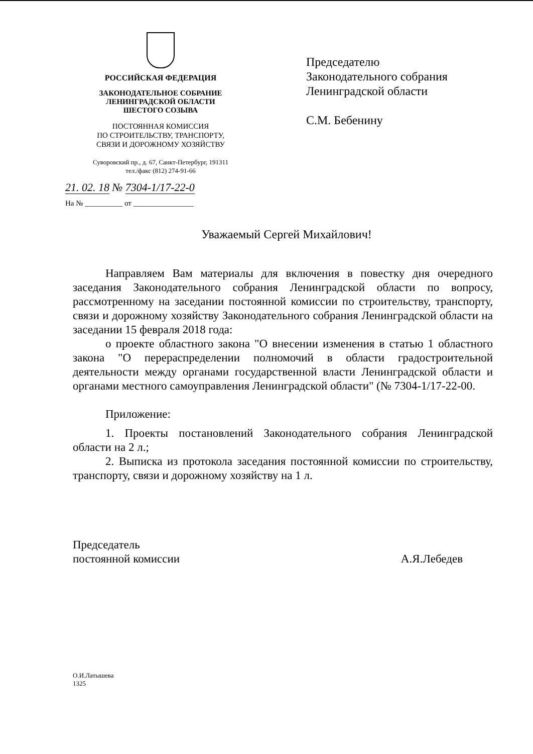РОССИЙСКАЯ ФЕДЕРАЦИЯ
ЗАКОНОДАТЕЛЬНОЕ СОБРАНИЕ
ЛЕНИНГРАДСКОЙ ОБЛАСТИ
ШЕСТОГО СОЗЫВА
ПОСТОЯННАЯ КОМИССИЯ
ПО СТРОИТЕЛЬСТВУ, ТРАНСПОРТУ,
СВЯЗИ И ДОРОЖНОМУ ХОЗЯЙСТВУ
Суворовский пр., д. 67, Санкт-Петербург, 191311
тел./факс (812) 274-91-66
Председателю
Законодательного собрания
Ленинградской области
С.М. Бебенину
21. 02. 18 № 7304-1/17-22-0
На № __________ от ________________
Уважаемый Сергей Михайлович!
Направляем Вам материалы для включения в повестку дня очередного заседания Законодательного собрания Ленинградской области по вопросу, рассмотренному на заседании постоянной комиссии по строительству, транспорту, связи и дорожному хозяйству Законодательного собрания Ленинградской области на заседании 15 февраля 2018 года:
о проекте областного закона "О внесении изменения в статью 1 областного закона "О перераспределении полномочий в области градостроительной деятельности между органами государственной власти Ленинградской области и органами местного самоуправления Ленинградской области" (№ 7304-1/17-22-00.
Приложение:
1. Проекты постановлений Законодательного собрания Ленинградской области на 2 л.;
2. Выписка из протокола заседания постоянной комиссии по строительству, транспорту, связи и дорожному хозяйству на 1 л.
Председатель
постоянной комиссии
А.Я.Лебедев
О.И.Латышева
1325